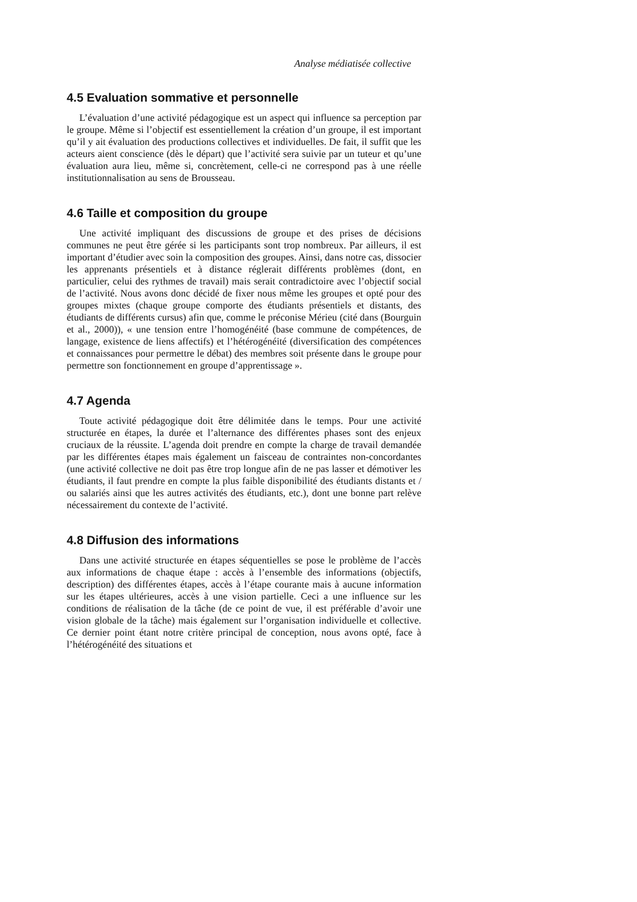Analyse médiatisée collective
4.5 Evaluation sommative et personnelle
L’évaluation d’une activité pédagogique est un aspect qui influence sa perception par le groupe. Même si l’objectif est essentiellement la création d’un groupe, il est important qu’il y ait évaluation des productions collectives et individuelles. De fait, il suffit que les acteurs aient conscience (dès le départ) que l’activité sera suivie par un tuteur et qu’une évaluation aura lieu, même si, concrètement, celle-ci ne correspond pas à une réelle institutionnalisation au sens de Brousseau.
4.6 Taille et composition du groupe
Une activité impliquant des discussions de groupe et des prises de décisions communes ne peut être gérée si les participants sont trop nombreux. Par ailleurs, il est important d’étudier avec soin la composition des groupes. Ainsi, dans notre cas, dissocier les apprenants présentiels et à distance réglerait différents problèmes (dont, en particulier, celui des rythmes de travail) mais serait contradictoire avec l’objectif social de l’activité. Nous avons donc décidé de fixer nous même les groupes et opté pour des groupes mixtes (chaque groupe comporte des étudiants présentiels et distants, des étudiants de différents cursus) afin que, comme le préconise Mérieu (cité dans (Bourguin et al., 2000)), « une tension entre l’homogénéité (base commune de compétences, de langage, existence de liens affectifs) et l’hétérogénéité (diversification des compétences et connaissances pour permettre le débat) des membres soit présente dans le groupe pour permettre son fonctionnement en groupe d’apprentissage ».
4.7 Agenda
Toute activité pédagogique doit être délimitée dans le temps. Pour une activité structurée en étapes, la durée et l’alternance des différentes phases sont des enjeux cruciaux de la réussite. L’agenda doit prendre en compte la charge de travail demandée par les différentes étapes mais également un faisceau de contraintes non-concordantes (une activité collective ne doit pas être trop longue afin de ne pas lasser et démotiver les étudiants, il faut prendre en compte la plus faible disponibilité des étudiants distants et / ou salariés ainsi que les autres activités des étudiants, etc.), dont une bonne part relève nécessairement du contexte de l’activité.
4.8 Diffusion des informations
Dans une activité structurée en étapes séquentielles se pose le problème de l’accès aux informations de chaque étape : accès à l’ensemble des informations (objectifs, description) des différentes étapes, accès à l’étape courante mais à aucune information sur les étapes ultérieures, accès à une vision partielle. Ceci a une influence sur les conditions de réalisation de la tâche (de ce point de vue, il est préférable d’avoir une vision globale de la tâche) mais également sur l’organisation individuelle et collective. Ce dernier point étant notre critère principal de conception, nous avons opté, face à l’hétérogénéité des situations et